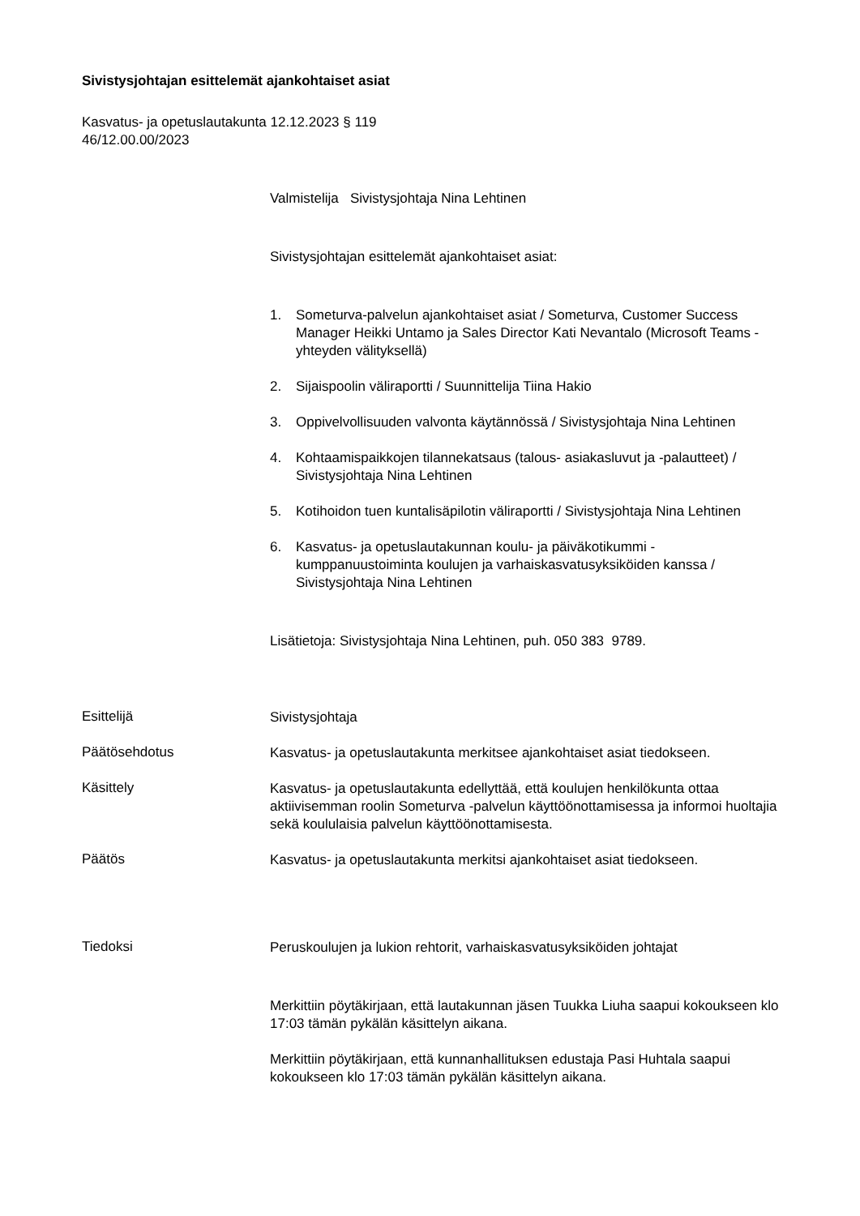Sivistysjohtajan esittelemät ajankohtaiset asiat
Kasvatus- ja opetuslautakunta 12.12.2023 § 119
46/12.00.00/2023
Valmistelija Sivistysjohtaja Nina Lehtinen
Sivistysjohtajan esittelemät ajankohtaiset asiat:
1. Someturva-palvelun ajankohtaiset asiat / Someturva, Customer Success Manager Heikki Untamo ja Sales Director Kati Nevantalo (Microsoft Teams -yhteyden välityksellä)
2. Sijaispoolin väliraportti / Suunnittelija Tiina Hakio
3. Oppivelvollisuuden valvonta käytännössä / Sivistysjohtaja Nina Lehtinen
4. Kohtaamispaikkojen tilannekatsaus (talous- asiakasluvut ja -palautteet) / Sivistysjohtaja Nina Lehtinen
5. Kotihoidon tuen kuntalisäpilotin väliraportti / Sivistysjohtaja Nina Lehtinen
6. Kasvatus- ja opetuslautakunnan koulu- ja päiväkotikummi -kumppanuustoiminta koulujen ja varhaiskasvatusyksiköiden kanssa / Sivistysjohtaja Nina Lehtinen
Lisätietoja: Sivistysjohtaja Nina Lehtinen, puh. 050 383 9789.
Esittelijä
Sivistysjohtaja
Päätösehdotus
Kasvatus- ja opetuslautakunta merkitsee ajankohtaiset asiat tiedokseen.
Käsittely
Kasvatus- ja opetuslautakunta edellyttää, että koulujen henkilökunta ottaa aktiivisemman roolin Someturva -palvelun käyttöönottamisessa ja informoi huoltajia sekä koululaisia palvelun käyttöönottamisesta.
Päätös
Kasvatus- ja opetuslautakunta merkitsi ajankohtaiset asiat tiedokseen.
Tiedoksi
Peruskoulujen ja lukion rehtorit, varhaiskasvatusyksiköiden johtajat
Merkittiin pöytäkirjaan, että lautakunnan jäsen Tuukka Liuha saapui kokoukseen klo 17:03 tämän pykälän käsittelyn aikana.
Merkittiin pöytäkirjaan, että kunnanhallituksen edustaja Pasi Huhtala saapui kokoukseen klo 17:03 tämän pykälän käsittelyn aikana.